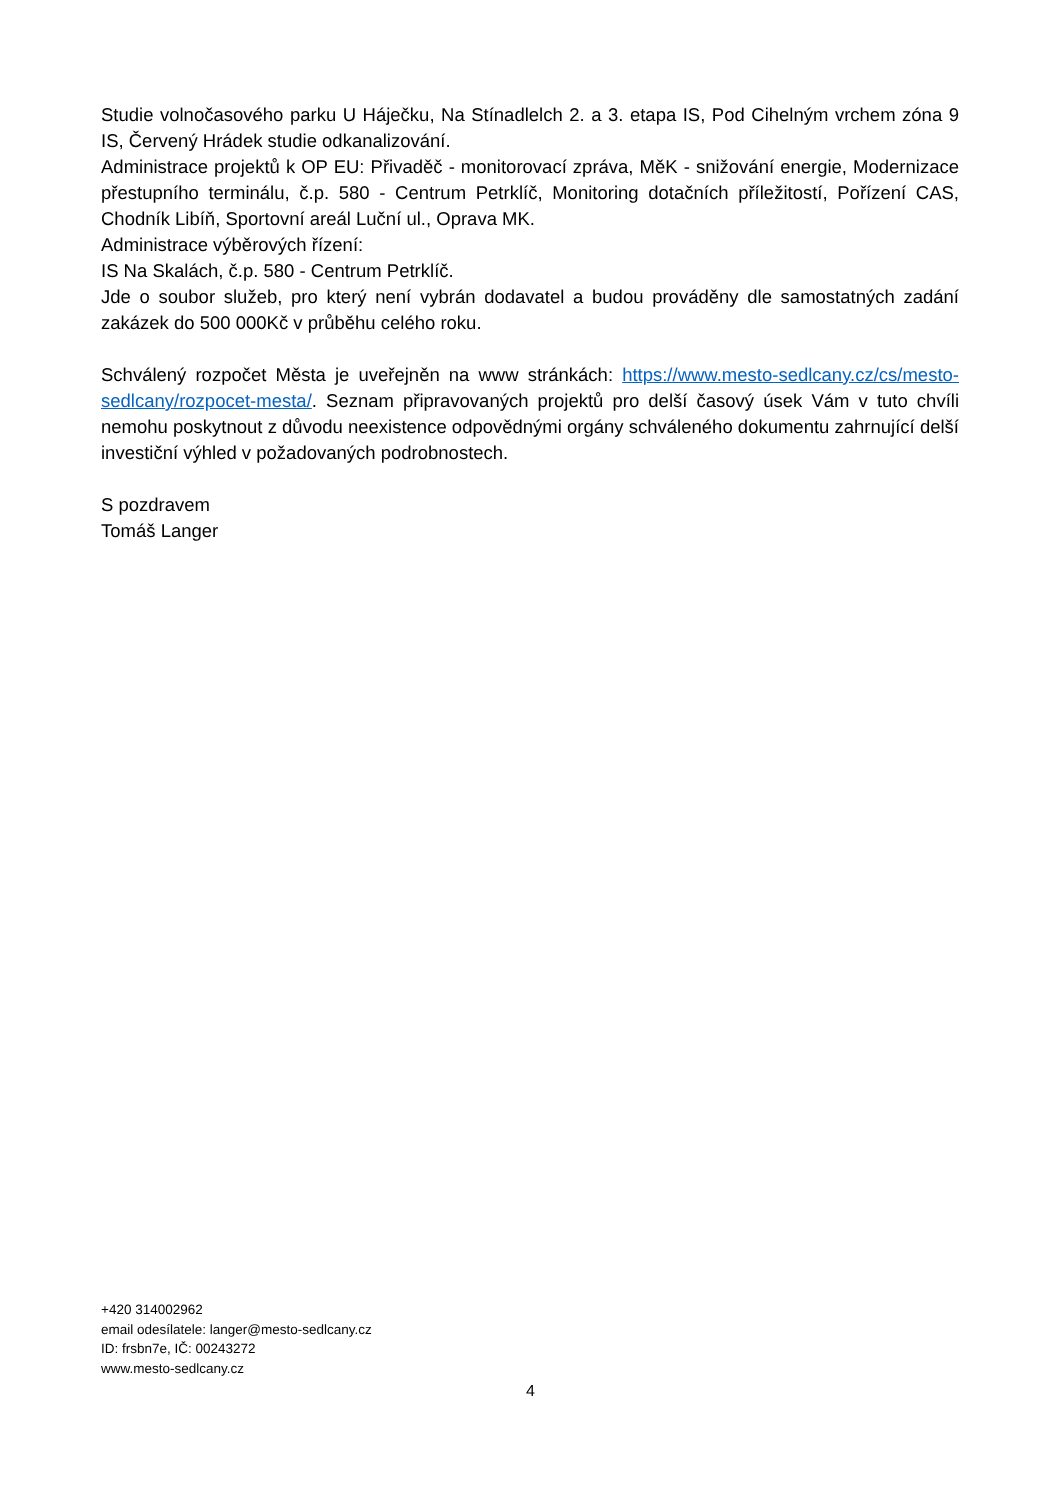Studie volnočasového parku U Háječku, Na Stínadlelch 2. a 3. etapa IS, Pod Cihelným vrchem zóna 9 IS, Červený Hrádek studie odkanalizování.
Administrace projektů k OP EU: Přivaděč - monitorovací zpráva, MěK - snižování energie, Modernizace přestupního terminálu, č.p. 580 - Centrum Petrklíč, Monitoring dotačních příležitostí, Pořízení CAS, Chodník Libíň, Sportovní areál Luční ul., Oprava MK.
Administrace výběrových řízení:
IS Na Skalách, č.p. 580 - Centrum Petrklíč.
Jde o soubor služeb, pro který není vybrán dodavatel a budou prováděny dle samostatných zadání zakázek do 500 000Kč v průběhu celého roku.
Schválený rozpočet Města je uveřejněn na www stránkách: https://www.mesto-sedlcany.cz/cs/mesto-sedlcany/rozpocet-mesta/. Seznam připravovaných projektů pro delší časový úsek Vám v tuto chvíli nemohu poskytnout z důvodu neexistence odpovědnými orgány schváleného dokumentu zahrnující delší investiční výhled v požadovaných podrobnostech.
S pozdravem
Tomáš Langer
+420 314002962
email odesílatele: langer@mesto-sedlcany.cz
ID: frsbn7e, IČ: 00243272
www.mesto-sedlcany.cz
4